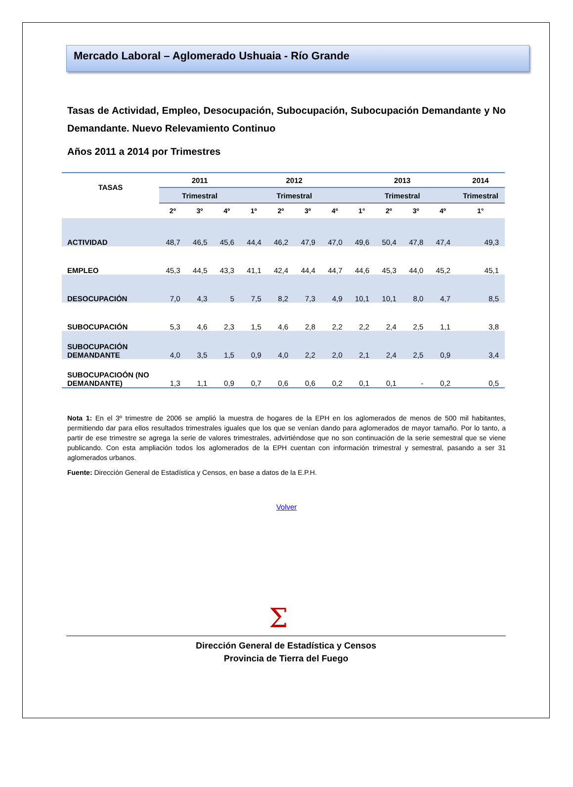Mercado Laboral – Aglomerado Ushuaia - Río Grande
Tasas de Actividad, Empleo, Desocupación, Subocupación, Subocupación Demandante y No Demandante. Nuevo Relevamiento Continuo
Años 2011 a 2014 por Trimestres
| TASAS | 2011 | | | 2012 | | | | 2013 | | | | 2014 |
| --- | --- | --- | --- | --- | --- | --- | --- | --- | --- | --- | --- | --- |
| | Trimestral | | | Trimestral | | | | Trimestral | | | | Trimestral |
| | 2º | 3º | 4º | 1º | 2º | 3º | 4º | 1° | 2º | 3º | 4º | 1° |
| ACTIVIDAD | 48,7 | 46,5 | 45,6 | 44,4 | 46,2 | 47,9 | 47,0 | 49,6 | 50,4 | 47,8 | 47,4 | 49,3 |
| EMPLEO | 45,3 | 44,5 | 43,3 | 41,1 | 42,4 | 44,4 | 44,7 | 44,6 | 45,3 | 44,0 | 45,2 | 45,1 |
| DESOCUPACIÓN | 7,0 | 4,3 | 5 | 7,5 | 8,2 | 7,3 | 4,9 | 10,1 | 10,1 | 8,0 | 4,7 | 8,5 |
| SUBOCUPACIÓN | 5,3 | 4,6 | 2,3 | 1,5 | 4,6 | 2,8 | 2,2 | 2,2 | 2,4 | 2,5 | 1,1 | 3,8 |
| SUBOCUPACIÓN DEMANDANTE | 4,0 | 3,5 | 1,5 | 0,9 | 4,0 | 2,2 | 2,0 | 2,1 | 2,4 | 2,5 | 0,9 | 3,4 |
| SUBOCUPACIOÓN (NO DEMANDANTE) | 1,3 | 1,1 | 0,9 | 0,7 | 0,6 | 0,6 | 0,2 | 0,1 | 0,1 | - | 0,2 | 0,5 |
Nota 1: En el 3º trimestre de 2006 se amplió la muestra de hogares de la EPH en los aglomerados de menos de 500 mil habitantes, permitiendo dar para ellos resultados trimestrales iguales que los que se venían dando para aglomerados de mayor tamaño. Por lo tanto, a partir de ese trimestre se agrega la serie de valores trimestrales, advirtiéndose que no son continuación de la serie semestral que se viene publicando. Con esta ampliación todos los aglomerados de la EPH cuentan con información trimestral y semestral, pasando a ser 31 aglomerados urbanos.
Fuente: Dirección General de Estadística y Censos, en base a datos de la E.P.H.
Volver
Σ
Dirección General de Estadística y Censos
Provincia de Tierra del Fuego